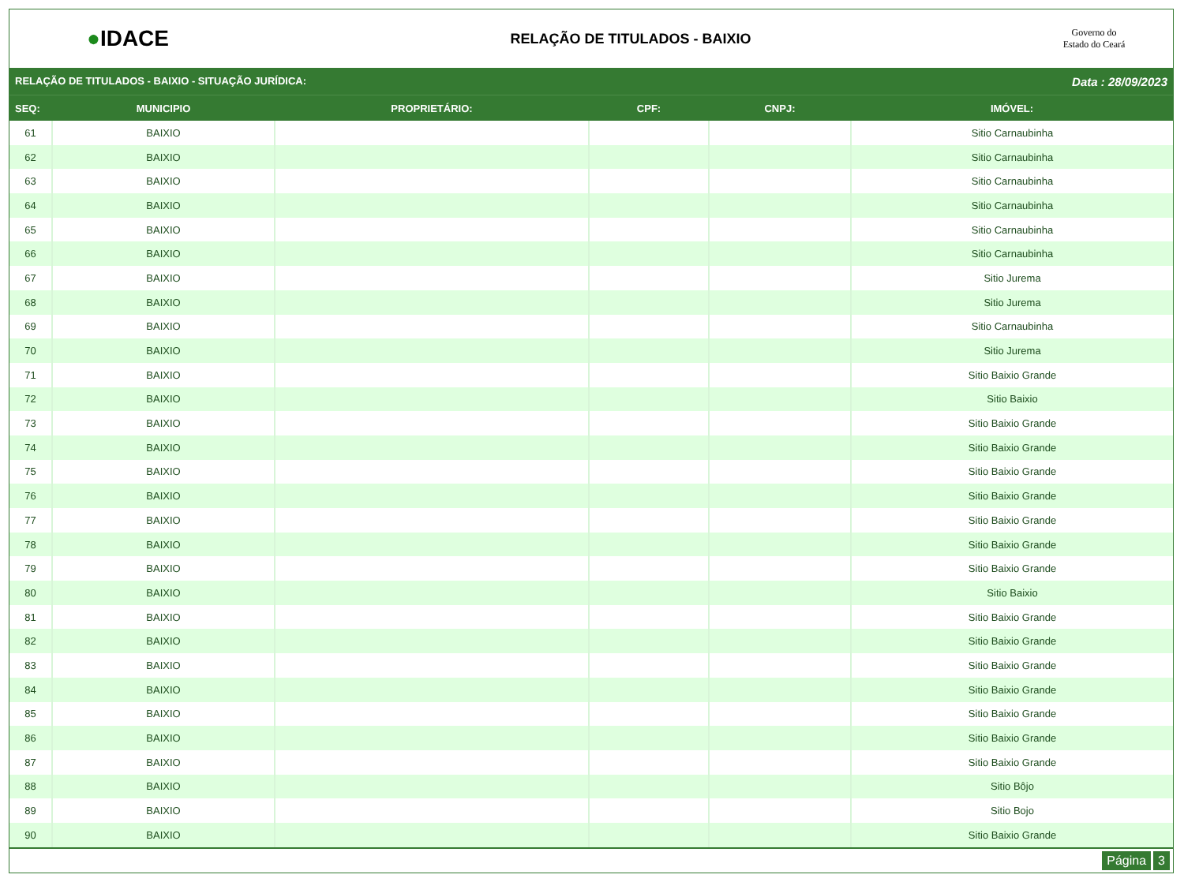●IDACE
RELAÇÃO DE TITULADOS - BAIXIO
Governo do
Estado do Ceará
RELAÇÃO DE TITULADOS - BAIXIO - SITUAÇÃO JURÍDICA: Data : 28/09/2023
| SEQ: | MUNICIPIO | PROPRIETÁRIO: | CPF: | CNPJ: | IMÓVEL: |
| --- | --- | --- | --- | --- | --- |
| 61 | BAIXIO | | | | Sitio Carnaubinha |
| 62 | BAIXIO | | | | Sitio Carnaubinha |
| 63 | BAIXIO | | | | Sitio Carnaubinha |
| 64 | BAIXIO | | | | Sitio Carnaubinha |
| 65 | BAIXIO | | | | Sitio Carnaubinha |
| 66 | BAIXIO | | | | Sitio Carnaubinha |
| 67 | BAIXIO | | | | Sitio Jurema |
| 68 | BAIXIO | | | | Sitio Jurema |
| 69 | BAIXIO | | | | Sitio Carnaubinha |
| 70 | BAIXIO | | | | Sitio Jurema |
| 71 | BAIXIO | | | | Sitio Baixio Grande |
| 72 | BAIXIO | | | | Sitio Baixio |
| 73 | BAIXIO | | | | Sitio Baixio Grande |
| 74 | BAIXIO | | | | Sitio Baixio Grande |
| 75 | BAIXIO | | | | Sitio Baixio Grande |
| 76 | BAIXIO | | | | Sitio Baixio Grande |
| 77 | BAIXIO | | | | Sitio Baixio Grande |
| 78 | BAIXIO | | | | Sitio Baixio Grande |
| 79 | BAIXIO | | | | Sitio Baixio Grande |
| 80 | BAIXIO | | | | Sitio Baixio |
| 81 | BAIXIO | | | | Sitio Baixio Grande |
| 82 | BAIXIO | | | | Sitio Baixio Grande |
| 83 | BAIXIO | | | | Sitio Baixio Grande |
| 84 | BAIXIO | | | | Sitio Baixio Grande |
| 85 | BAIXIO | | | | Sitio Baixio Grande |
| 86 | BAIXIO | | | | Sitio Baixio Grande |
| 87 | BAIXIO | | | | Sitio Baixio Grande |
| 88 | BAIXIO | | | | Sitio Bôjo |
| 89 | BAIXIO | | | | Sitio Bojo |
| 90 | BAIXIO | | | | Sitio Baixio Grande |
Página 3